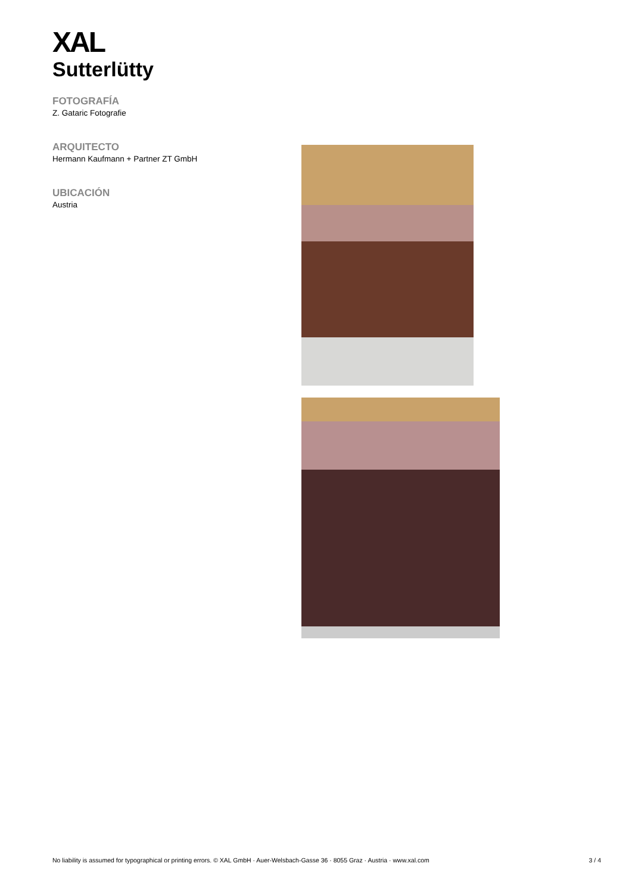XAL
Sutterlütty
FOTOGRAFÍA
Z. Gataric Fotografie
ARQUITECTO
Hermann Kaufmann + Partner ZT GmbH
UBICACIÓN
Austria
No liability is assumed for typographical or printing errors. © XAL GmbH · Auer-Welsbach-Gasse 36 · 8055 Graz · Austria · www.xal.com 3 / 4